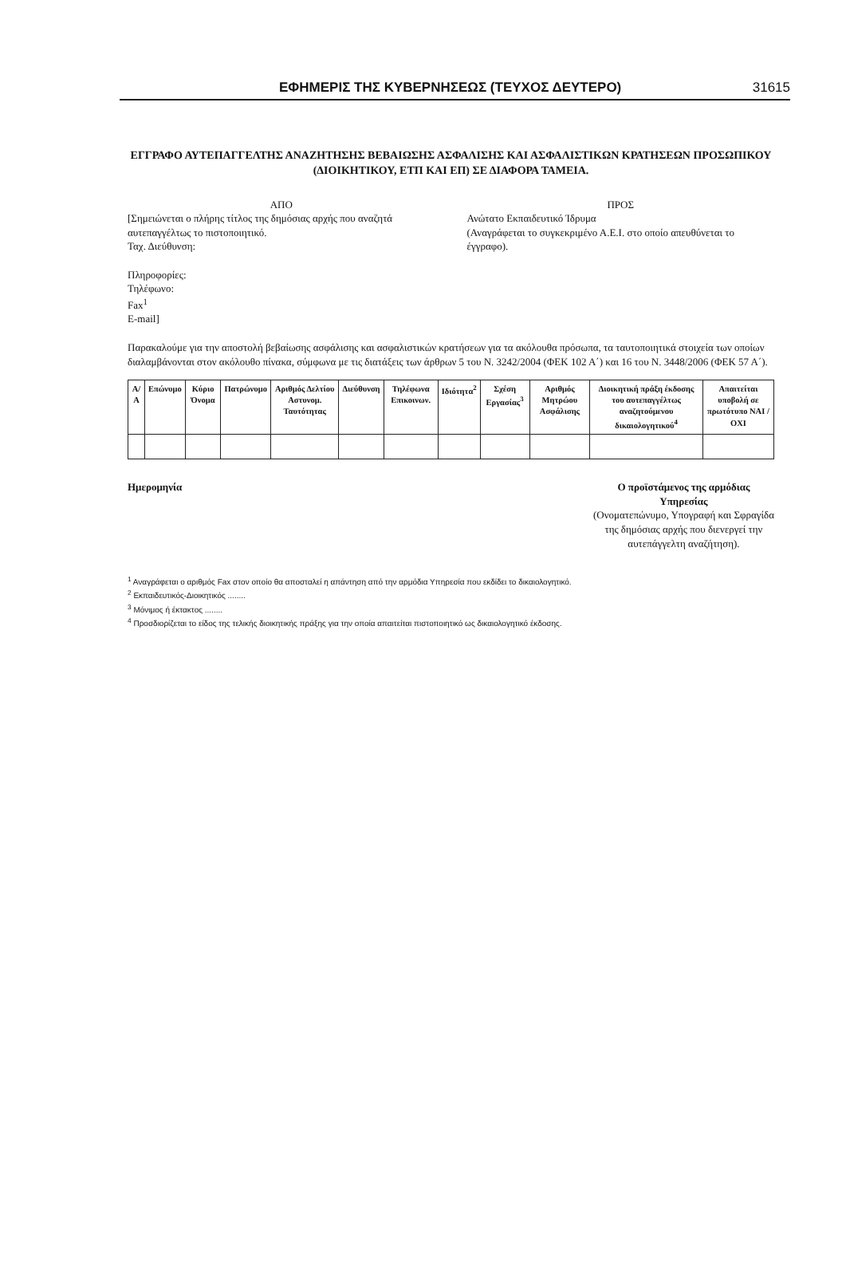ΕΦΗΜΕΡΙΣ ΤΗΣ ΚΥΒΕΡΝΗΣΕΩΣ (ΤΕΥΧΟΣ ΔΕΥΤΕΡΟ) 31615
ΕΓΓΡΑΦΟ ΑΥΤΕΠΑΓΓΕΛΤΗΣ ΑΝΑΖΗΤΗΣΗΣ ΒΕΒΑΙΩΣΗΣ ΑΣΦΑΛΙΣΗΣ ΚΑΙ ΑΣΦΑΛΙΣΤΙΚΩΝ ΚΡΑΤΗΣΕΩΝ ΠΡΟΣΩΠΙΚΟΥ
(ΔΙΟΙΚΗΤΙΚΟΥ, ΕΤΠ ΚΑΙ ΕΠ) ΣΕ ΔΙΑΦΟΡΑ ΤΑΜΕΙΑ.
ΑΠΟ
[Σημειώνεται ο πλήρης τίτλος της δημόσιας αρχής που αναζητά αυτεπαγγέλτως το πιστοποιητικό.
Ταχ. Διεύθυνση:
Πληροφορίες:
Τηλέφωνο:
Fax<sup>1</sup>
E-mail]
ΠΡΟΣ
Ανώτατο Εκπαιδευτικό Ίδρυμα
(Αναγράφεται το συγκεκριμένο Α.Ε.Ι. στο οποίο απευθύνεται το έγγραφο).
Παρακαλούμε για την αποστολή βεβαίωσης ασφάλισης και ασφαλιστικών κρατήσεων για τα ακόλουθα πρόσωπα, τα ταυτοποιητικά στοιχεία των οποίων διαλαμβάνονται στον ακόλουθο πίνακα, σύμφωνα με τις διατάξεις των άρθρων 5 του Ν. 3242/2004 (ΦΕΚ 102 Α΄) και 16 του Ν. 3448/2006 (ΦΕΚ 57 Α΄).
| Α/Α | Επώνυμο | Κύριο Όνομα | Πατρώνυμο | Αριθμός Δελτίου Αστυνομ. Ταυτότητας | Διεύθυνση | Τηλέφωνα Επικοινων. | Ιδιότητα<sup>2</sup> | Σχέση Εργασίας<sup>3</sup> | Αριθμός Μητρώου Ασφάλισης | Διοικητική πράξη έκδοσης του αυτεπαγγέλτως αναζητούμενου δικαιολογητικού<sup>4</sup> | Απαιτείται υποβολή σε πρωτότυπο ΝΑΙ / ΟΧΙ |
| --- | --- | --- | --- | --- | --- | --- | --- | --- | --- | --- | --- |
Ημερομηνία Ο προϊστάμενος της αρμόδιας
Υπηρεσίας
(Ονοματεπώνυμο, Υπογραφή και Σφραγίδα
της δημόσιας αρχής που διενεργεί την
αυτεπάγγελτη αναζήτηση).
<sup>1</sup> Αναγράφεται ο αριθμός Fax στον οποίο θα αποσταλεί η απάντηση από την αρμόδια Υπηρεσία που εκδίδει το δικαιολογητικό.
<sup>2</sup> Εκπαιδευτικός-Διοικητικός ........
<sup>3</sup> Μόνιμος ή έκτακτος ........
<sup>4</sup> Προσδιορίζεται το είδος της τελικής διοικητικής πράξης για την οποία απαιτείται πιστοποιητικό ως δικαιολογητικό έκδοσης.